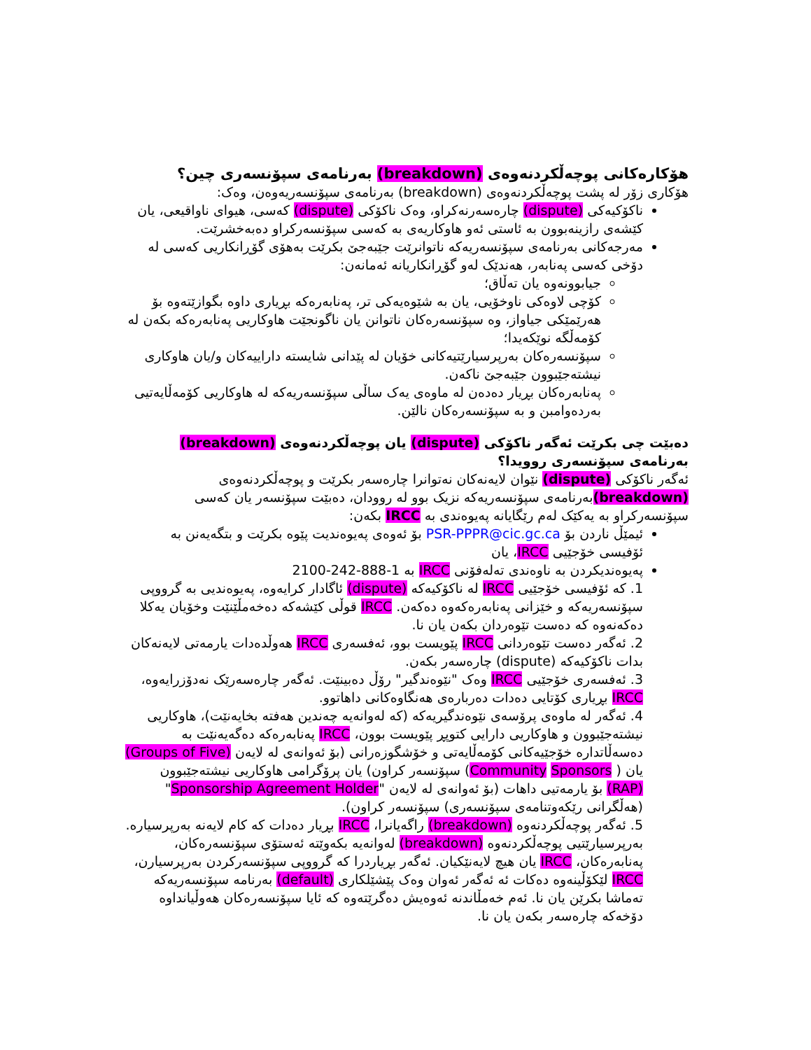هۆکارەکانی پوچەڵکردنەوەی (breakdown) بەرنامەی سپۆنسەری چین؟
هۆکاری زۆر لە پشت پوچەڵکردنەوەی (breakdown) بەرنامەی سپۆنسەریەوەن، وەک:
ناکۆکیەکی (dispute) چارەسەرنەکراو، وەک ناکۆکی (dispute) کەسی، هیوای ناواقیعی، یان کێشەی رازینەبوون بە ئاستی ئەو هاوکاریەی بە کەسی سپۆنسەرکراو دەبەخشرێت.
مەرجەکانی بەرنامەی سپۆنسەریەکە ناتوانرێت جێبەجێ بکرێت بەهۆی گۆڕانکاریی کەسی لە دۆخی کەسی پەنابەر، هەندێک لەو گۆڕانکاریانە ئەمانەن:
جیابوونەوە یان تەڵاق؛
کۆچی لاوەکی ناوخۆیی، یان بە شێوەیەکی تر، پەنابەرەکە بڕیاری داوە بگوازێتەوە بۆ هەرێمێکی جیاواز، وە سپۆنسەرەکان ناتوانن یان ناگونجێت هاوکاریی پەنابەرەکە بکەن لە کۆمەڵگە نوێکەیدا؛
سپۆنسەرەکان بەرپرسیارێتیەکانی خۆیان لە پێدانی شایستە داراییەکان و/یان هاوکاری نیشتەجێبوون جێبەجێ ناکەن.
پەنابەرەکان بڕیار دەدەن لە ماوەی یەک ساڵی سپۆنسەریەکە لە هاوکاریی کۆمەڵایەتیی بەردەوامبن و بە سپۆنسەرەکان نالێن.
دەبێت چی بکرێت ئەگەر ناکۆکی (dispute) یان پوچەڵکردنەوەی (breakdown) بەرنامەی سپۆنسەری روویدا؟
ئەگەر ناکۆکی (dispute) نێوان لایەنەکان نەتوانرا چارەسەر بکرێت و پوچەڵکردنەوەی (breakdown) بەرنامەی سپۆنسەریەکە نزیک بوو لە روودان، دەبێت سپۆنسەر یان کەسی سپۆنسەرکراو بە یەکێک لەم رێگایانە پەیوەندی بە IRCC بکەن:
ئیمێڵ ناردن بۆ PSR-PPPR@cic.gc.ca بۆ ئەوەی پەیوەندیت پێوە بکرێت و بتگەیەنن بە ئۆفیسی خۆجێیی IRCC، یان
پەیوەندیکردن بە ناوەندی تەلەفۆنی IRCC بە 1-888-242-2100
1. کە ئۆفیسی خۆجێیی IRCC لە ناکۆکیەکە (dispute) ئاگادار کرایەوە، پەیوەندیی بە گرووپی سپۆنسەریەکە و خێزانی پەنابەرەکەوە دەکەن. IRCC قوڵی کێشەکە دەخەمڵێنێت وخۆیان یەکلا دەکەنەوە کە دەست تێوەردان بکەن یان نا.
2. ئەگەر دەست تێوەردانی IRCC پێویست بوو، ئەفسەری IRCC هەوڵدەدات یارمەتی لایەنەکان بدات ناکۆکیەکە (dispute) چارەسەر بکەن.
3. ئەفسەری خۆجێیی IRCC وەک "نێوەندگیر" رۆڵ دەبینێت. ئەگەر چارەسەرێک نەدۆزرایەوە، IRCC بڕیاری کۆتایی دەدات دەربارەی هەنگاوەکانی داهاتوو.
4. ئەگەر لە ماوەی پرۆسەی نێوەندگیریەکە (کە لەوانەیە چەندین هەفتە بخایەنێت)، هاوکاریی نیشتەجێبوون و هاوکاریی دارایی کتوپڕ پێویست بوون، IRCC پەنابەرەکە دەگەیەنێت بە دەسەڵاتدارە خۆجێیەکانی کۆمەڵایەتی و خۆشگوزەرانی (بۆ ئەوانەی لە لایەن (Groups of Five) یان ( Community Sponsors) سپۆنسەر کراون) یان پرۆگرامی هاوکاریی نیشتەجێبوون (RAP) بۆ یارمەتیی داهات (بۆ ئەوانەی لە لایەن "Sponsorship Agreement Holder"(هەڵگرانی رێکەوتنامەی سپۆنسەری) سپۆنسەر کراون).
5. ئەگەر پوچەڵکردنەوە (breakdown) راگەیانرا، IRCC بڕیار دەدات کە کام لایەنە بەرپرسیارە. بەرپرسیارێتیی پوچەڵکردنەوە (breakdown) لەوانەیە بکەوێتە ئەستۆی سپۆنسەرەکان، پەنابەرەکان، IRCC یان هیچ لایەنێکیان. ئەگەر بڕیاردرا کە گرووپی سپۆنسەرکردن بەرپرسیارن، IRCC لێکۆڵینەوە دەکات ئە ئەگەر ئەوان وەک پێشێلکاری (default) بەرنامە سپۆنسەریەکە تەماشا بکرێن یان نا. ئەم خەمڵاندنە ئەوەیش دەگرێتەوە کە ئایا سپۆنسەرەکان هەوڵیانداوە دۆخەکە چارەسەر بکەن یان نا.